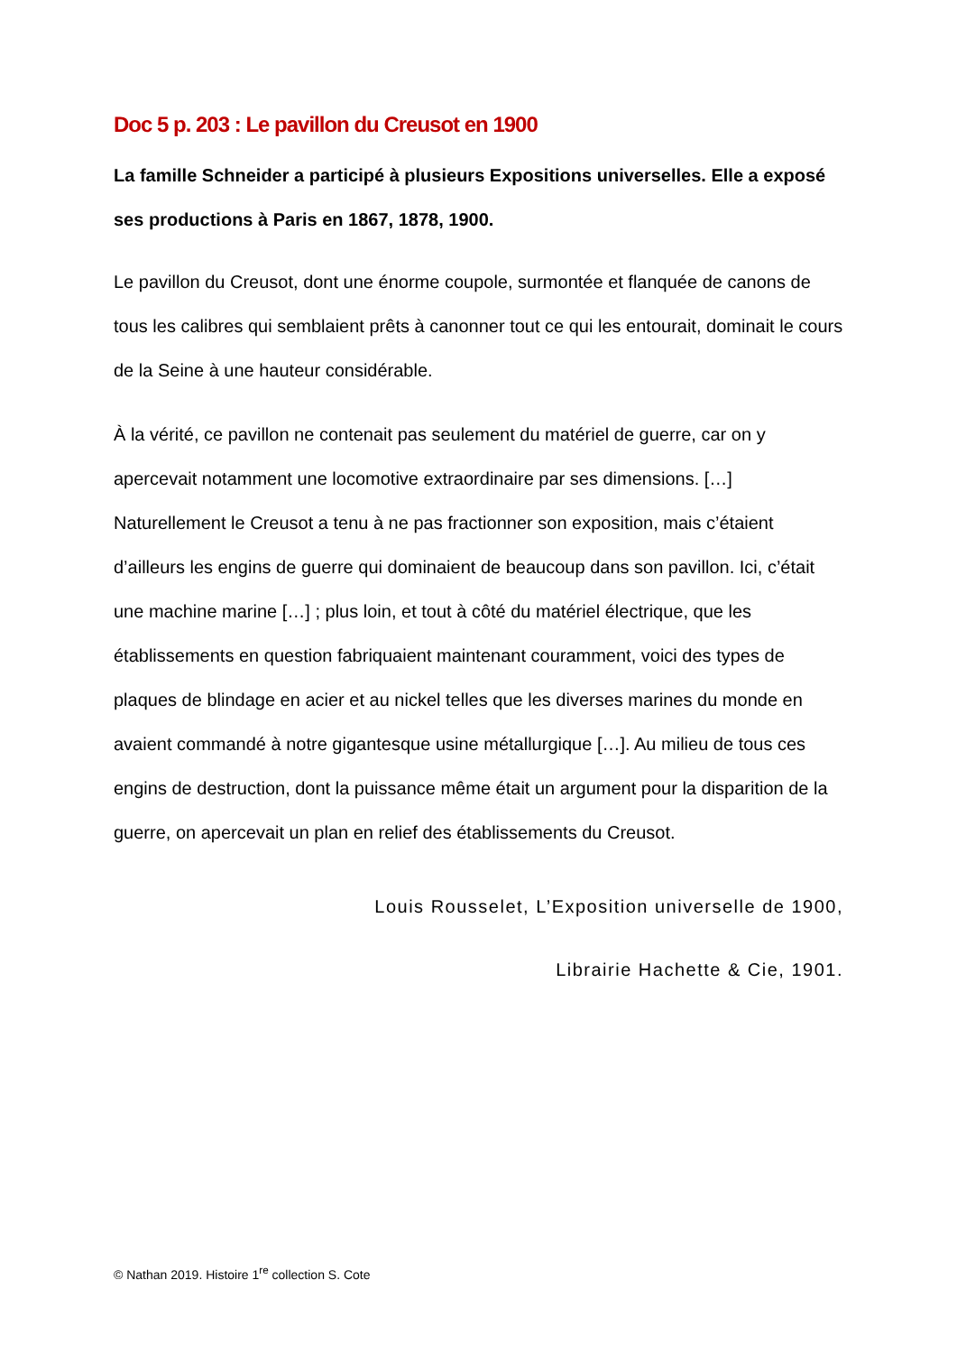Doc 5 p. 203 : Le pavillon du Creusot en 1900
La famille Schneider a participé à plusieurs Expositions universelles. Elle a exposé ses productions à Paris en 1867, 1878, 1900.
Le pavillon du Creusot, dont une énorme coupole, surmontée et flanquée de canons de tous les calibres qui semblaient prêts à canonner tout ce qui les entourait, dominait le cours de la Seine à une hauteur considérable.
À la vérité, ce pavillon ne contenait pas seulement du matériel de guerre, car on y apercevait notamment une locomotive extraordinaire par ses dimensions. […] Naturellement le Creusot a tenu à ne pas fractionner son exposition, mais c’étaient d’ailleurs les engins de guerre qui dominaient de beaucoup dans son pavillon. Ici, c’était une machine marine […] ; plus loin, et tout à côté du matériel électrique, que les établissements en question fabriquaient maintenant couramment, voici des types de plaques de blindage en acier et au nickel telles que les diverses marines du monde en avaient commandé à notre gigantesque usine métallurgique […]. Au milieu de tous ces engins de destruction, dont la puissance même était un argument pour la disparition de la guerre, on apercevait un plan en relief des établissements du Creusot.
Louis Rousselet, L’Exposition universelle de 1900,
Librairie Hachette & Cie, 1901.
© Nathan 2019. Histoire 1<sup>re</sup> collection S. Cote